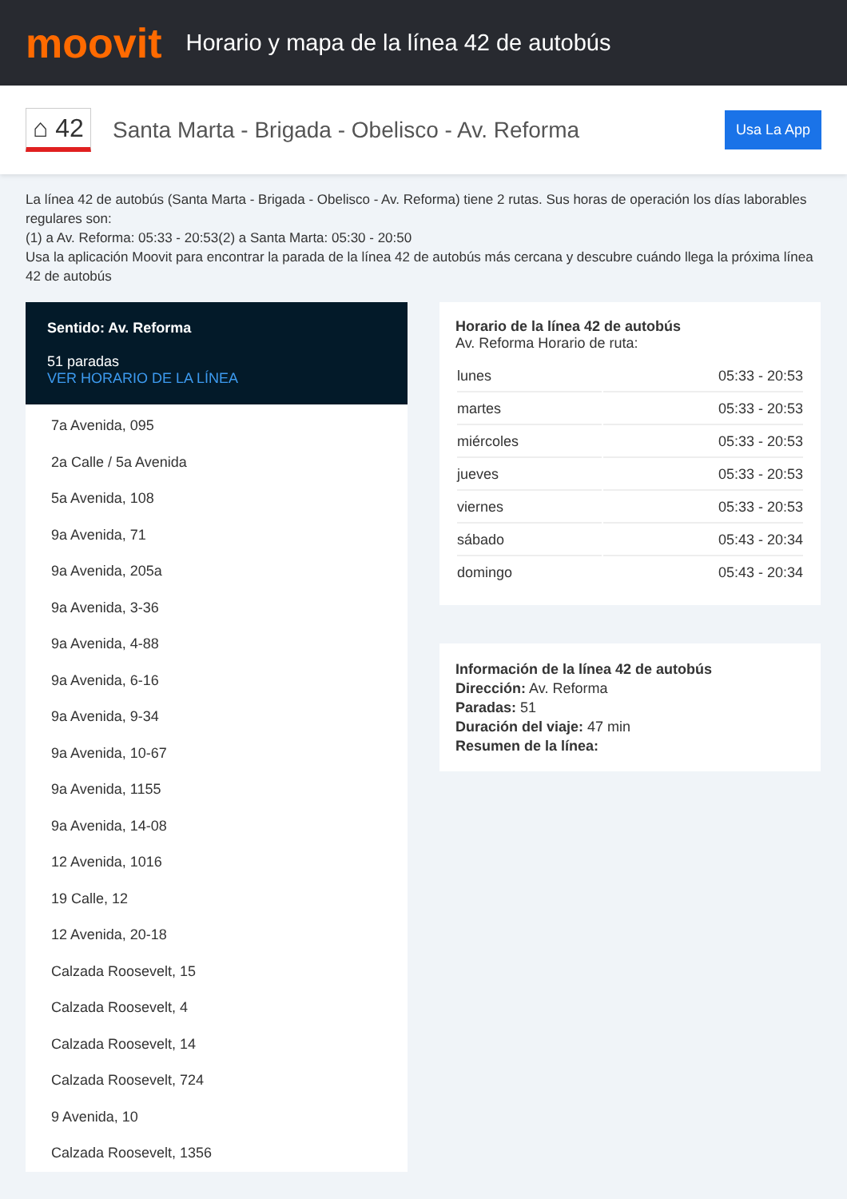moovit
Horario y mapa de la línea 42 de autobús
⌂ 42
Santa Marta - Brigada - Obelisco - Av. Reforma
Usa La App
La línea 42 de autobús (Santa Marta - Brigada - Obelisco - Av. Reforma) tiene 2 rutas. Sus horas de operación los días laborables regulares son:
(1) a Av. Reforma: 05:33 - 20:53(2) a Santa Marta: 05:30 - 20:50
Usa la aplicación Moovit para encontrar la parada de la línea 42 de autobús más cercana y descubre cuándo llega la próxima línea 42 de autobús
Sentido: Av. Reforma
51 paradas
VER HORARIO DE LA LÍNEA
7a Avenida, 095
2a Calle / 5a Avenida
5a Avenida, 108
9a Avenida, 71
9a Avenida, 205a
9a Avenida, 3-36
9a Avenida, 4-88
9a Avenida, 6-16
9a Avenida, 9-34
9a Avenida, 10-67
9a Avenida, 1155
9a Avenida, 14-08
12 Avenida, 1016
19 Calle, 12
12 Avenida, 20-18
Calzada Roosevelt, 15
Calzada Roosevelt, 4
Calzada Roosevelt, 14
Calzada Roosevelt, 724
9 Avenida, 10
Calzada Roosevelt, 1356
Horario de la línea 42 de autobús
Av. Reforma Horario de ruta:
| lunes | 05:33 - 20:53 |
| martes | 05:33 - 20:53 |
| miércoles | 05:33 - 20:53 |
| jueves | 05:33 - 20:53 |
| viernes | 05:33 - 20:53 |
| sábado | 05:43 - 20:34 |
| domingo | 05:43 - 20:34 |
Información de la línea 42 de autobús
Dirección: Av. Reforma
Paradas: 51
Duración del viaje: 47 min
Resumen de la línea: